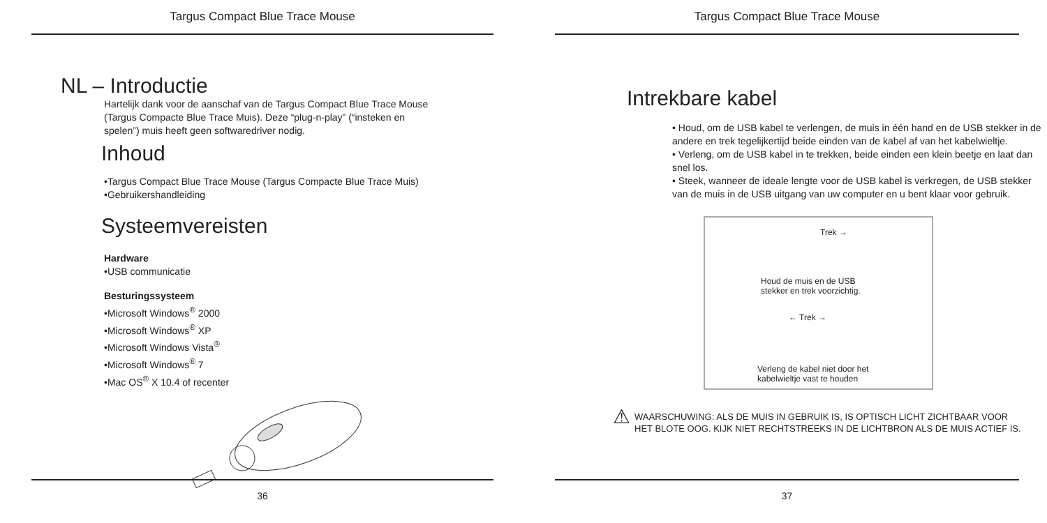Targus Compact Blue Trace Mouse
NL – Introductie
Hartelijk dank voor de aanschaf van de Targus Compact Blue Trace Mouse
(Targus Compacte Blue Trace Muis). Deze “plug-n-play” (“insteken en
spelen”) muis heeft geen softwaredriver nodig.
Inhoud
•Targus Compact Blue Trace Mouse (Targus Compacte Blue Trace Muis)
•Gebruikershandleiding
Systeemvereisten
Hardware
•USB communicatie
Besturingssysteem
•Microsoft Windows<sup>®</sup> 2000
•Microsoft Windows<sup>®</sup> XP
•Microsoft Windows Vista<sup>®</sup>
•Microsoft Windows<sup>®</sup> 7
•Mac OS<sup>®</sup> X 10.4 of recenter
36
Targus Compact Blue Trace Mouse
Intrekbare kabel
• Houd, om de USB kabel te verlengen, de muis in één hand en de USB stekker in de andere en trek tegelijkertijd beide einden van de kabel af van het kabelwieltje.
• Verleng, om de USB kabel in te trekken, beide einden een klein beetje en laat dan snel los.
• Steek, wanneer de ideale lengte voor de USB kabel is verkregen, de USB stekker van de muis in de USB uitgang van uw computer en u bent klaar voor gebruik.
Trek →
Houd de muis en de USB
stekker en trek voorzichtig.
← Trek →
Verleng de kabel niet door het
kabelwieltje vast te houden
⚠
WAARSCHUWING: ALS DE MUIS IN GEBRUIK IS, IS OPTISCH LICHT ZICHTBAAR VOOR
HET BLOTE OOG. KIJK NIET RECHTSTREEKS IN DE LICHTBRON ALS DE MUIS ACTIEF IS.
37